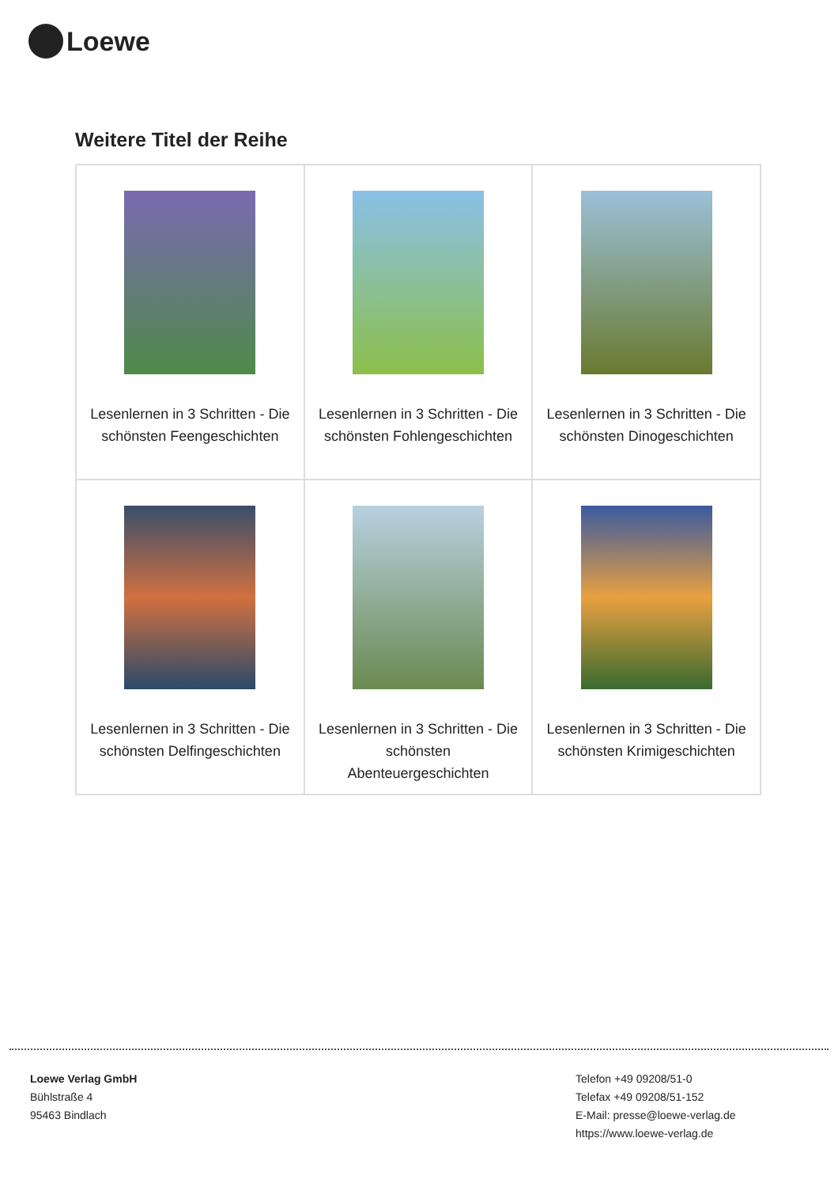Loewe
Weitere Titel der Reihe
| Lesenlernen in 3 Schritten - Die schönsten Feengeschichten | Lesenlernen in 3 Schritten - Die schönsten Fohlengeschichten | Lesenlernen in 3 Schritten - Die schönsten Dinogeschichten |
| Lesenlernen in 3 Schritten - Die schönsten Delfingeschichten | Lesenlernen in 3 Schritten - Die schönsten Abenteuergeschichten | Lesenlernen in 3 Schritten - Die schönsten Krimigeschichten |
Loewe Verlag GmbH
Bühlstraße 4
95463 Bindlach
Telefon +49 09208/51-0
Telefax +49 09208/51-152
E-Mail: presse@loewe-verlag.de
https://www.loewe-verlag.de